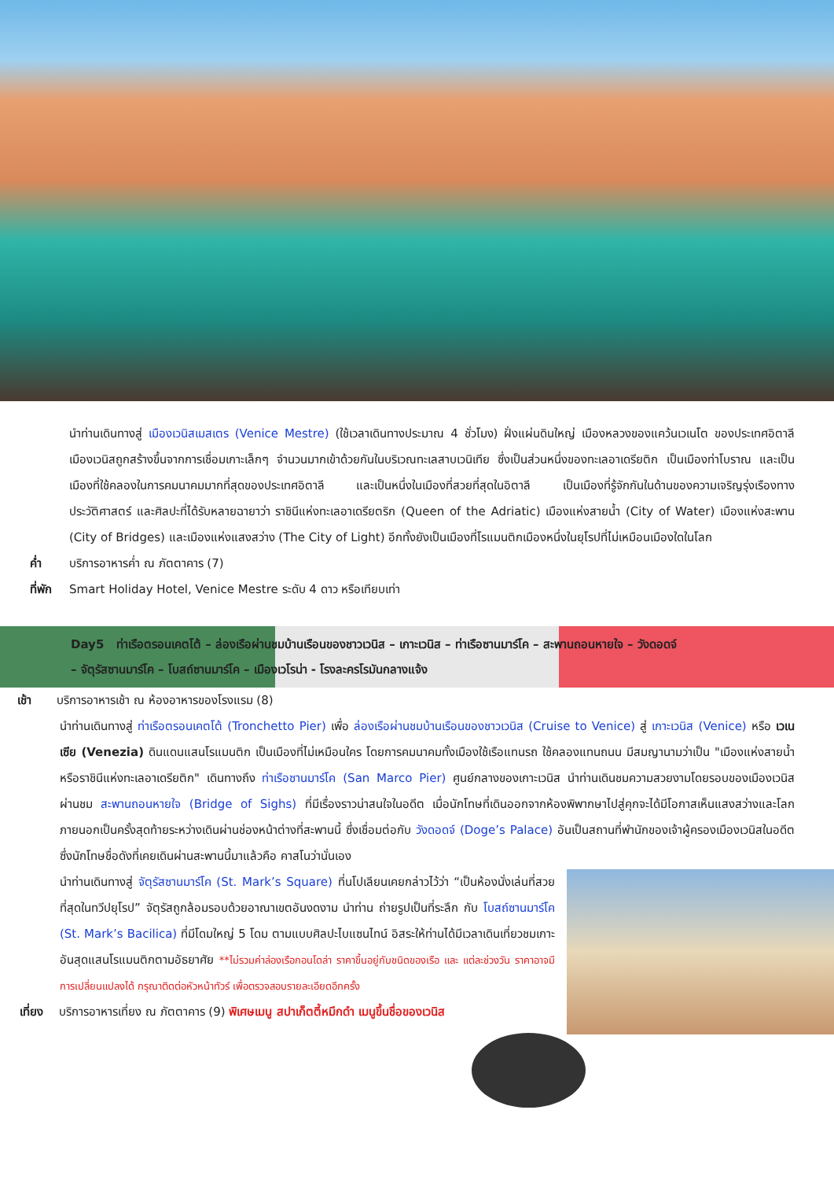นำท่านเดินทางสู่ เมืองเวนิสเมสเตร (Venice Mestre) (ใช้เวลาเดินทางประมาณ 4 ชั่วโมง) ฝั่งแผ่นดินใหญ่ เมืองหลวงของแคว้นเวเนโต ของประเทศอิตาลี เมืองเวนิสถูกสร้างขึ้นจากการเชื่อมเกาะเล็กๆ จำนวนมากเข้าด้วยกันในบริเวณทะเลสาบเวนิเทีย ซึ่งเป็นส่วนหนึ่งของทะเลอาเดรียติก เป็นเมืองท่าโบราณ และเป็นเมืองที่ใช้คลองในการคมนาคมมากที่สุดของประเทศอิตาลี และเป็นหนึ่งในเมืองที่สวยที่สุดในอิตาลี เป็นเมืองที่รู้จักกันในด้านของความเจริญรุ่งเรืองทางประวัติศาสตร์ และศิลปะที่ได้รับหลายฉายาว่า ราชินีแห่งทะเลอาเดรียตริก (Queen of the Adriatic) เมืองแห่งสายน้ำ (City of Water) เมืองแห่งสะพาน (City of Bridges) และเมืองแห่งแสงสว่าง (The City of Light) อีกทั้งยังเป็นเมืองที่โรแมนติกเมืองหนึ่งในยุโรปที่ไม่เหมือนเมืองใดในโลก
ค่ำ บริการอาหารค่ำ ณ ภัตตาคาร (7)
ที่พัก Smart Holiday Hotel, Venice Mestre ระดับ 4 ดาว หรือเทียบเท่า
Day5 ท่าเรือตรอนเคตโต้ – ล่องเรือผ่านชมบ้านเรือนของชาวเวนิส – เกาะเวนิส – ท่าเรือซานมาร์โค – สะพานถอนหายใจ – วังดอดจ์
– จัตุรัสซานมาร์โค – โบสถ์ซานมาร์โค – เมืองเวโรน่า - โรงละครโรมันกลางแจ้ง
เช้า บริการอาหารเช้า ณ ห้องอาหารของโรงแรม (8)
นำท่านเดินทางสู่ ท่าเรือตรอนเคตโต้ (Tronchetto Pier) เพื่อ ล่องเรือผ่านชมบ้านเรือนของชาวเวนิส (Cruise to Venice) สู่ เกาะเวนิส (Venice) หรือ เวเนเซีย (Venezia) ดินแดนแสนโรแมนติก เป็นเมืองที่ไม่เหมือนใคร โดยการคมนาคมทั้งเมืองใช้เรือแทนรถ ใช้คลองแทนถนน มีสมญานามว่าเป็น "เมืองแห่งสายน้ำ หรือราชินีแห่งทะเลอาเดรียติก" เดินทางถึง ท่าเรือซานมาร์โค (San Marco Pier) ศูนย์กลางของเกาะเวนิส นำท่านเดินชมความสวยงามโดยรอบของเมืองเวนิส ผ่านชม สะพานถอนหายใจ (Bridge of Sighs) ที่มีเรื่องราวน่าสนใจในอดีต เมื่อนักโทษที่เดินออกจากห้องพิพากษาไปสู่คุกจะได้มีโอกาสเห็นแสงสว่างและโลกภายนอกเป็นครั้งสุดท้ายระหว่างเดินผ่านช่องหน้าต่างที่สะพานนี้ ซึ่งเชื่อมต่อกับ วังดอดจ์ (Doge’s Palace) อันเป็นสถานที่พำนักของเจ้าผู้ครองเมืองเวนิสในอดีต ซึ่งนักโทษชื่อดังที่เคยเดินผ่านสะพานนี้มาแล้วคือ คาสโนว่านั่นเอง
นำท่านเดินทางสู่ จัตุรัสซานมาร์โค (St. Mark’s Square) ที่นโปเลียนเคยกล่าวไว้ว่า “เป็นห้องนั่งเล่นที่สวยที่สุดในทวีปยุโรป” จัตุรัสถูกล้อมรอบด้วยอาณาเขตอันงดงาม นำท่าน ถ่ายรูปเป็นที่ระลึก กับ โบสถ์ซานมาร์โค (St. Mark’s Bacilica) ที่มีโดมใหญ่ 5 โดม ตามแบบศิลปะไบแซนไทน์ อิสระให้ท่านได้มีเวลาเดินเที่ยวชมเกาะอันสุดแสนโรแมนติกตามอัธยาศัย **ไม่รวมค่าล่องเรือกอนโดล่า ราคาขึ้นอยู่กับชนิดของเรือ และ แต่ละช่วงวัน ราคาอาจมีการเปลี่ยนแปลงได้ กรุณาติดต่อหัวหน้าทัวร์ เพื่อตรวจสอบรายละเอียดอีกครั้ง
เที่ยง บริการอาหารเที่ยง ณ ภัตตาคาร (9) พิเศษเมนู สปาเก็ตตี้หมึกดำ เมนูขึ้นชื่อของเวนิส